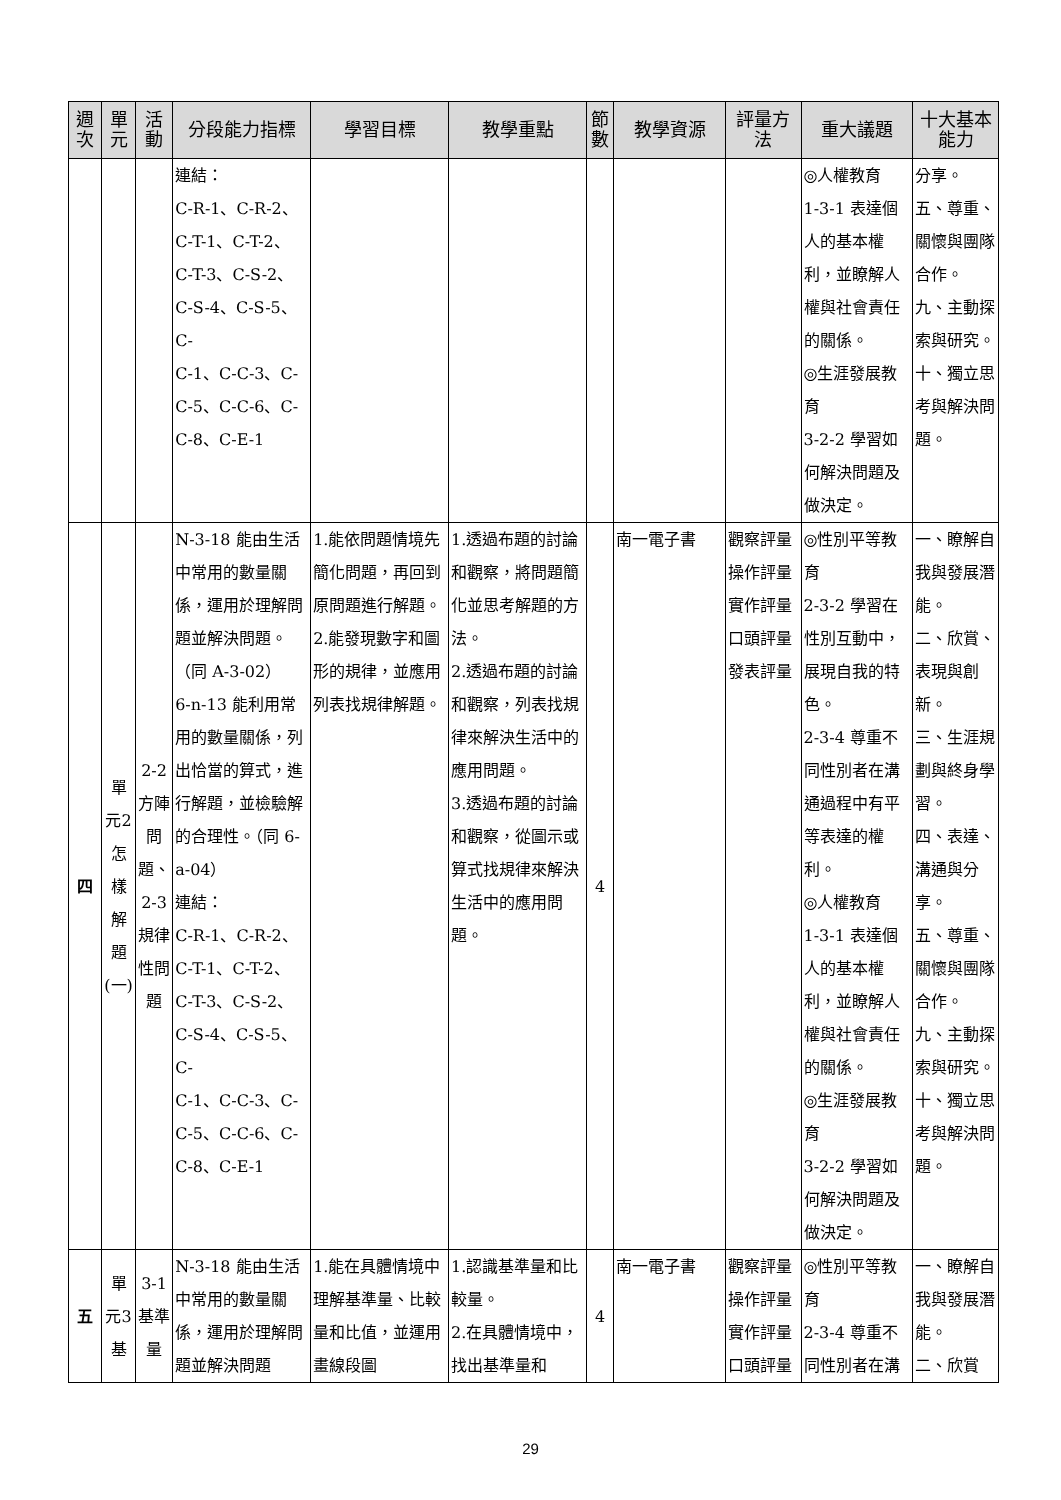| 週次 | 單元 | 活動 | 分段能力指標 | 學習目標 | 教學重點 | 節數 | 教學資源 | 評量方法 | 重大議題 | 十大基本能力 |
| --- | --- | --- | --- | --- | --- | --- | --- | --- | --- | --- |
| | | | 連結： C-R-1、C-R-2、 C-T-1、C-T-2、 C-T-3、C-S-2、 C-S-4、C-S-5、C- C-1、C-C-3、C- C-5、C-C-6、C- C-8、C-E-1 | | | | | | ◎人權教育 1-3-1 表達個人的基本權利，並瞭解人權與社會責任的關係。 ◎生涯發展教育 3-2-2 學習如何解決問題及做決定。 | 分享。 五、尊重、關懷與團隊合作。 九、主動探索與研究。 十、獨立思考與解決問題。 |
| 四 | 單元2怎樣解題(一) | 2-2方陣問題、2-3規律性問題 | N-3-18 能由生活中常用的數量關係，運用於理解問題並解決問題。（同 A-3-02） 6-n-13 能利用常用的數量關係，列出恰當的算式，進行解題，並檢驗解的合理性。（同 6-a-04） 連結： C-R-1、C-R-2、 C-T-1、C-T-2、 C-T-3、C-S-2、 C-S-4、C-S-5、C- C-1、C-C-3、C- C-5、C-C-6、C- C-8、C-E-1 | 1.能依問題情境先簡化問題，再回到原問題進行解題。 2.能發現數字和圖形的規律，並應用列表找規律解題。 | 1.透過布題的討論和觀察，將問題簡化並思考解題的方法。 2.透過布題的討論和觀察，列表找規律來解決生活中的應用問題。 3.透過布題的討論和觀察，從圖示或算式找規律來解決生活中的應用問題。 | 4 | 南一電子書 | 觀察評量 操作評量 實作評量 口頭評量 發表評量 | ◎性別平等教育 2-3-2 學習在性別互動中，展現自我的特色。 2-3-4 尊重不同性別者在溝通過程中有平等表達的權利。 ◎人權教育 1-3-1 表達個人的基本權利，並瞭解人權與社會責任的關係。 ◎生涯發展教育 3-2-2 學習如何解決問題及做決定。 | 一、瞭解自我與發展潛能。 二、欣賞、表現與創新。 三、生涯規劃與終身學習。 四、表達、溝通與分享。 五、尊重、關懷與團隊合作。 九、主動探索與研究。 十、獨立思考與解決問題。 |
| 五 | 單元3基 | 3-1基準量 | N-3-18 能由生活中常用的數量關係，運用於理解問題並解決問題 | 1.能在具體情境中理解基準量、比較量和比值，並運用畫線段圖 | 1.認識基準量和比較量。 2.在具體情境中，找出基準量和 | 4 | 南一電子書 | 觀察評量 操作評量 實作評量 口頭評量 | ◎性別平等教育 2-3-4 尊重不同性別者在溝 | 一、瞭解自我與發展潛能。 二、欣賞 |
29